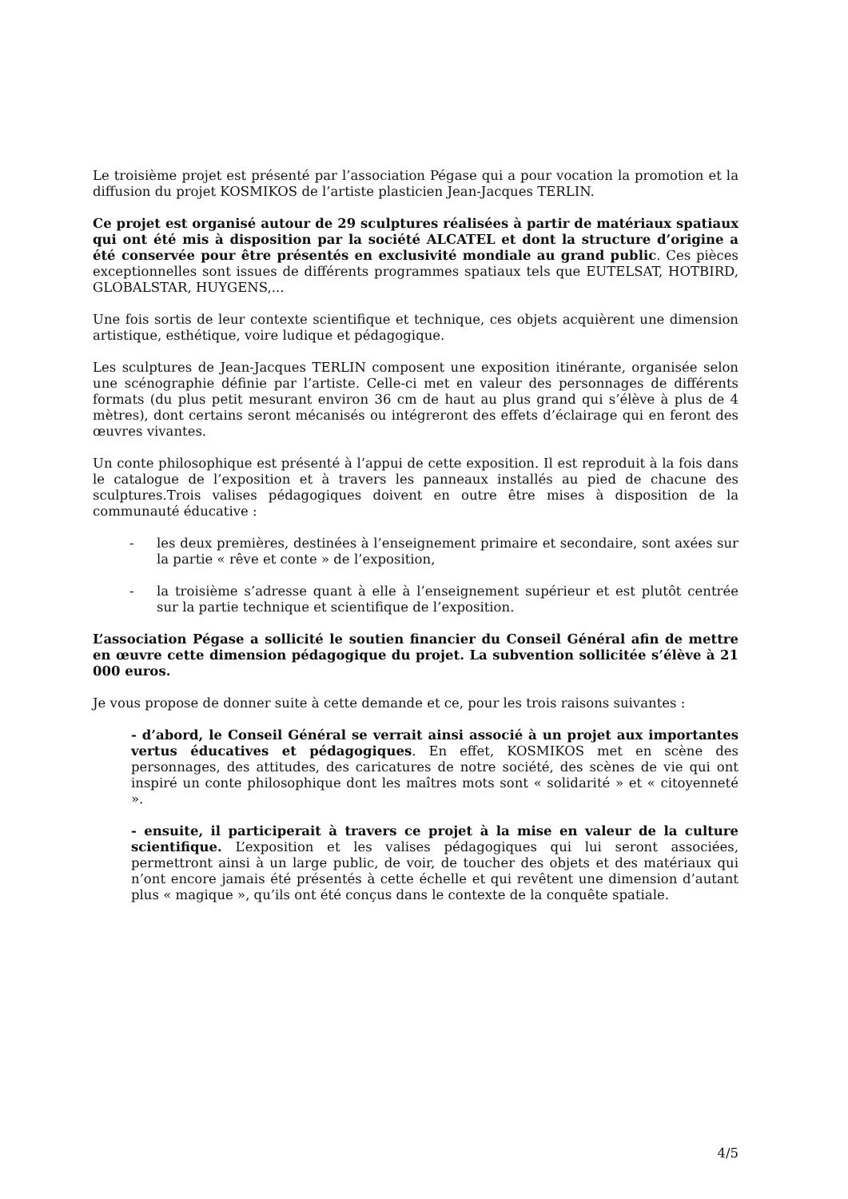Le troisième projet est présenté par l’association Pégase qui a pour vocation la promotion et la diffusion du projet KOSMIKOS de l’artiste plasticien Jean-Jacques TERLIN.
Ce projet est organisé autour de 29 sculptures réalisées à partir de matériaux spatiaux qui ont été mis à disposition par la société ALCATEL et dont la structure d’origine a été conservée pour être présentés en exclusivité mondiale au grand public. Ces pièces exceptionnelles sont issues de différents programmes spatiaux tels que EUTELSAT, HOTBIRD, GLOBALSTAR, HUYGENS,...
Une fois sortis de leur contexte scientifique et technique, ces objets acquièrent une dimension artistique, esthétique, voire ludique et pédagogique.
Les sculptures de Jean-Jacques TERLIN composent une exposition itinérante, organisée selon une scénographie définie par l’artiste. Celle-ci met en valeur des personnages de différents formats (du plus petit mesurant environ 36 cm de haut au plus grand qui s’élève à plus de 4 mètres), dont certains seront mécanisés ou intégreront des effets d’éclairage qui en feront des œuvres vivantes.
Un conte philosophique est présenté à l’appui de cette exposition. Il est reproduit à la fois dans le catalogue de l’exposition et à travers les panneaux installés au pied de chacune des sculptures.Trois valises pédagogiques doivent en outre être mises à disposition de la communauté éducative :
- les deux premières, destinées à l’enseignement primaire et secondaire, sont axées sur la partie « rêve et conte » de l’exposition,
- la troisième s’adresse quant à elle à l’enseignement supérieur et est plutôt centrée sur la partie technique et scientifique de l’exposition.
L’association Pégase a sollicité le soutien financier du Conseil Général afin de mettre en œuvre cette dimension pédagogique du projet. La subvention sollicitée s’élève à 21 000 euros.
Je vous propose de donner suite à cette demande et ce, pour les trois raisons suivantes :
- d’abord, le Conseil Général se verrait ainsi associé à un projet aux importantes vertus éducatives et pédagogiques. En effet, KOSMIKOS met en scène des personnages, des attitudes, des caricatures de notre société, des scènes de vie qui ont inspiré un conte philosophique dont les maîtres mots sont « solidarité » et « citoyenneté ».
- ensuite, il participerait à travers ce projet à la mise en valeur de la culture scientifique. L’exposition et les valises pédagogiques qui lui seront associées, permettront ainsi à un large public, de voir, de toucher des objets et des matériaux qui n’ont encore jamais été présentés à cette échelle et qui revêtent une dimension d’autant plus « magique », qu’ils ont été conçus dans le contexte de la conquête spatiale.
4/5